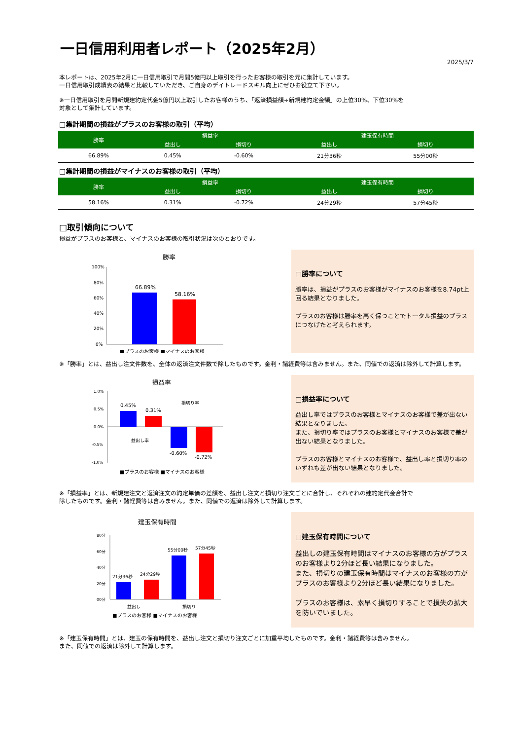一日信用利用者レポート（2025年2月）
2025/3/7
本レポートは、2025年2月に一日信用取引で月間5億円以上取引を行ったお客様の取引を元に集計しています。
一日信用取引成績表の結果と比較していただき、ご自身のデイトレードスキル向上にぜひお役立て下さい。
※一日信用取引を月間新規建約定代金5億円以上取引したお客様のうち、「返済損益額÷新規建約定金額」の上位30%、下位30%を
対象として集計しています。
□集計期間の損益がプラスのお客様の取引（平均）
| 勝率 | 損益率 | | 建玉保有時間 | |
| --- | --- | --- | --- | --- |
| | 益出し | 損切り | 益出し | 損切り |
| 66.89% | 0.45% | -0.60% | 21分36秒 | 55分00秒 |
□集計期間の損益がマイナスのお客様の取引（平均）
| 勝率 | 損益率 | | 建玉保有時間 | |
| --- | --- | --- | --- | --- |
| | 益出し | 損切り | 益出し | 損切り |
| 58.16% | 0.31% | -0.72% | 24分29秒 | 57分45秒 |
□取引傾向について
損益がプラスのお客様と、マイナスのお客様の取引状況は次のとおりです。
勝率
100%
80%
60%
40%
20%
0%
66.89%
58.16%
■プラスのお客様 ■マイナスのお客様
□勝率について
勝率は、損益がプラスのお客様がマイナスのお客様を8.74pt上回る結果となりました。
プラスのお客様は勝率を高く保つことでトータル損益のプラスにつなげたと考えられます。
※「勝率」とは、益出し注文件数を、全体の返済注文件数で除したものです。金利・諸経費等は含みません。また、同値での返済は除外して計算します。
損益率
1.0%
0.5%
0.0%
-0.5%
-1.0%
0.45%
0.31%
-0.60%
-0.72%
益出し率
損切り率
■プラスのお客様 ■マイナスのお客様
□損益率について
益出し率ではプラスのお客様とマイナスのお客様で差が出ない結果となりました。
また、損切り率ではプラスのお客様とマイナスのお客様で差が出ない結果となりました。
プラスのお客様とマイナスのお客様で、益出し率と損切り率のいずれも差が出ない結果となりました。
※「損益率」とは、新規建注文と返済注文の約定単価の差額を、益出し注文と損切り注文ごとに合計し、それぞれの建約定代金合計で
除したものです。金利・諸経費等は含みません。また、同値での返済は除外して計算します。
建玉保有時間
80分
60分
40分
20分
00分
21分36秒
24分29秒
55分00秒
57分45秒
益出し
損切り
■プラスのお客様 ■マイナスのお客様
□建玉保有時間について
益出しの建玉保有時間はマイナスのお客様の方がプラスのお客様より2分ほど長い結果になりました。
また、損切りの建玉保有時間はマイナスのお客様の方がプラスのお客様より2分ほど長い結果になりました。
プラスのお客様は、素早く損切りすることで損失の拡大を防いでいました。
※「建玉保有時間」とは、建玉の保有時間を、益出し注文と損切り注文ごとに加重平均したものです。金利・諸経費等は含みません。
また、同値での返済は除外して計算します。